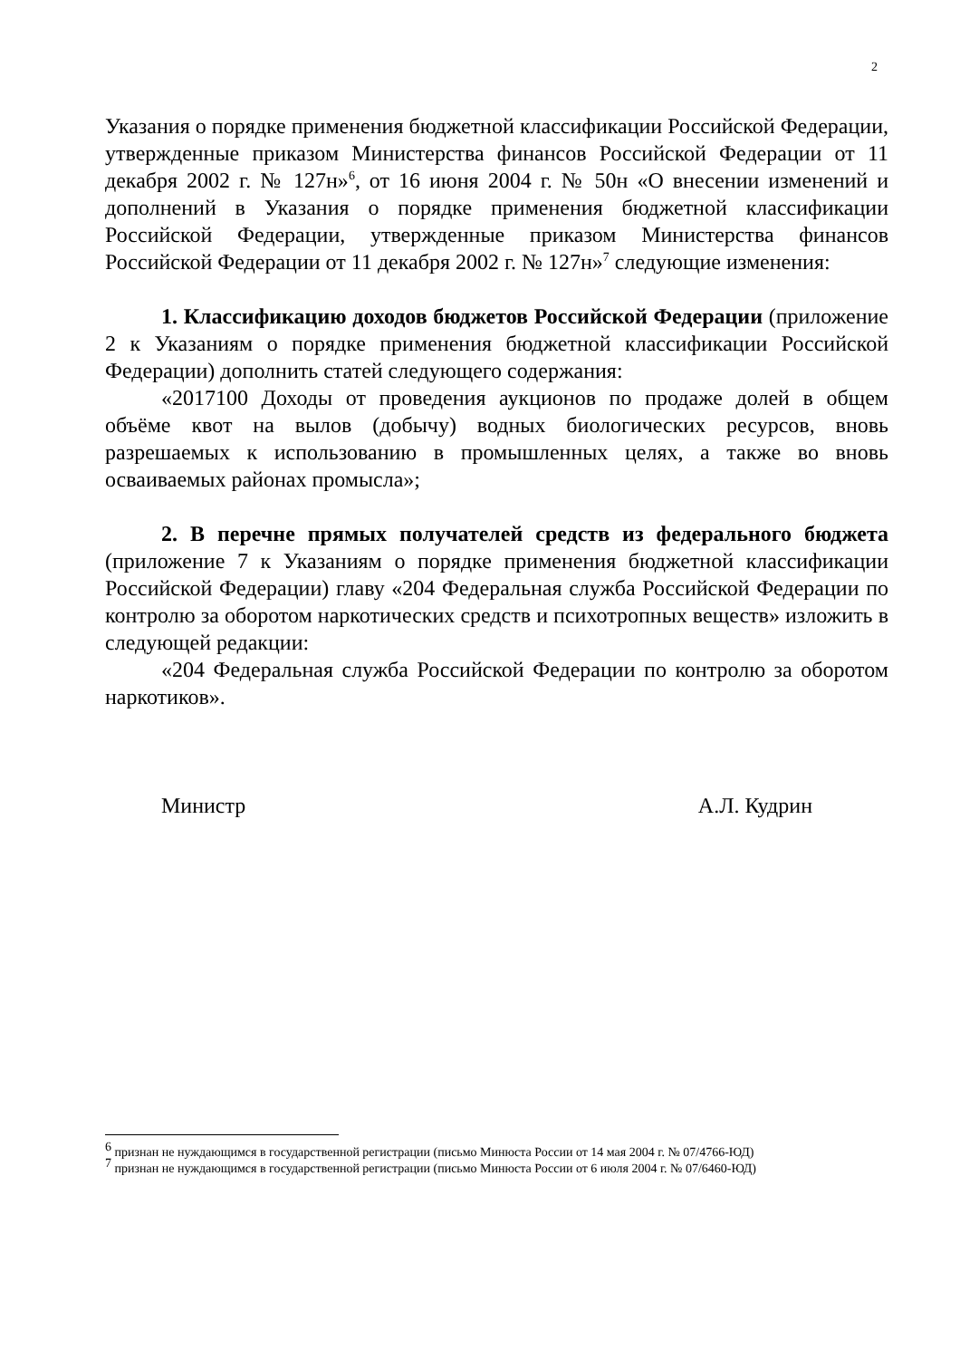2
Указания о порядке применения бюджетной классификации Российской Федерации, утвержденные приказом Министерства финансов Российской Федерации от 11 декабря 2002 г. № 127н»<sup>6</sup>, от 16 июня 2004 г. № 50н «О внесении изменений и дополнений в Указания о порядке применения бюджетной классификации Российской Федерации, утвержденные приказом Министерства финансов Российской Федерации от 11 декабря 2002 г. № 127н»<sup>7</sup> следующие изменения:
1. Классификацию доходов бюджетов Российской Федерации (приложение 2 к Указаниям о порядке применения бюджетной классификации Российской Федерации) дополнить статей следующего содержания:
«2017100 Доходы от проведения аукционов по продаже долей в общем объёме квот на вылов (добычу) водных биологических ресурсов, вновь разрешаемых к использованию в промышленных целях, а также во вновь осваиваемых районах промысла»;
2. В перечне прямых получателей средств из федерального бюджета (приложение 7 к Указаниям о порядке применения бюджетной классификации Российской Федерации) главу «204 Федеральная служба Российской Федерации по контролю за оборотом наркотических средств и психотропных веществ» изложить в следующей редакции:
«204 Федеральная служба Российской Федерации по контролю за оборотом наркотиков».
Министр А.Л. Кудрин
<sup>6</sup> признан не нуждающимся в государственной регистрации (письмо Минюста России от 14 мая 2004 г. № 07/4766-ЮД)
<sup>7</sup> признан не нуждающимся в государственной регистрации (письмо Минюста России от 6 июля 2004 г. № 07/6460-ЮД)